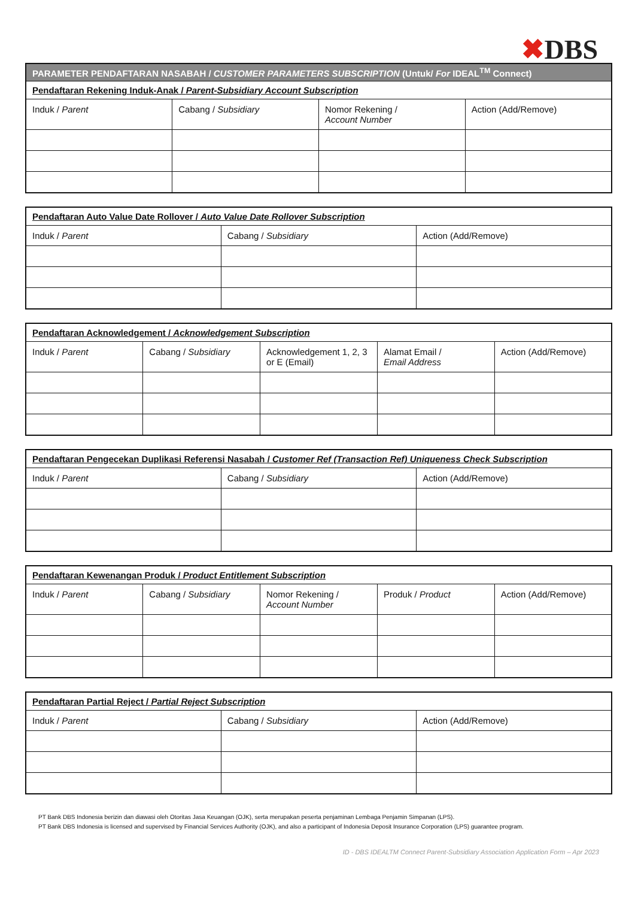✖DBS
| PARAMETER PENDAFTARAN NASABAH / CUSTOMER PARAMETERS SUBSCRIPTION (Untuk/ For IDEAL<sup>TM</sup> Connect) | | | |
| --- | --- | --- | --- |
| Pendaftaran Rekening Induk-Anak / Parent-Subsidiary Account Subscription | | | |
| Induk / Parent | Cabang / Subsidiary | Nomor Rekening / Account Number | Action (Add/Remove) |
| Pendaftaran Auto Value Date Rollover / Auto Value Date Rollover Subscription | | |
| --- | --- | --- |
| Induk / Parent | Cabang / Subsidiary | Action (Add/Remove) |
| Pendaftaran Acknowledgement / Acknowledgement Subscription | | | | |
| --- | --- | --- | --- | --- |
| Induk / Parent | Cabang / Subsidiary | Acknowledgement 1, 2, 3 or E (Email) | Alamat Email / Email Address | Action (Add/Remove) |
| Pendaftaran Pengecekan Duplikasi Referensi Nasabah / Customer Ref (Transaction Ref) Uniqueness Check Subscription | | |
| --- | --- | --- |
| Induk / Parent | Cabang / Subsidiary | Action (Add/Remove) |
| Pendaftaran Kewenangan Produk / Product Entitlement Subscription | | | | |
| --- | --- | --- | --- | --- |
| Induk / Parent | Cabang / Subsidiary | Nomor Rekening / Account Number | Produk / Product | Action (Add/Remove) |
| Pendaftaran Partial Reject / Partial Reject Subscription | | |
| --- | --- | --- |
| Induk / Parent | Cabang / Subsidiary | Action (Add/Remove) |
PT Bank DBS Indonesia berizin dan diawasi oleh Otoritas Jasa Keuangan (OJK), serta merupakan peserta penjaminan Lembaga Penjamin Simpanan (LPS).
PT Bank DBS Indonesia is licensed and supervised by Financial Services Authority (OJK), and also a participant of Indonesia Deposit Insurance Corporation (LPS) guarantee program.
ID - DBS IDEALTM Connect Parent-Subsidiary Association Application Form – Apr 2023